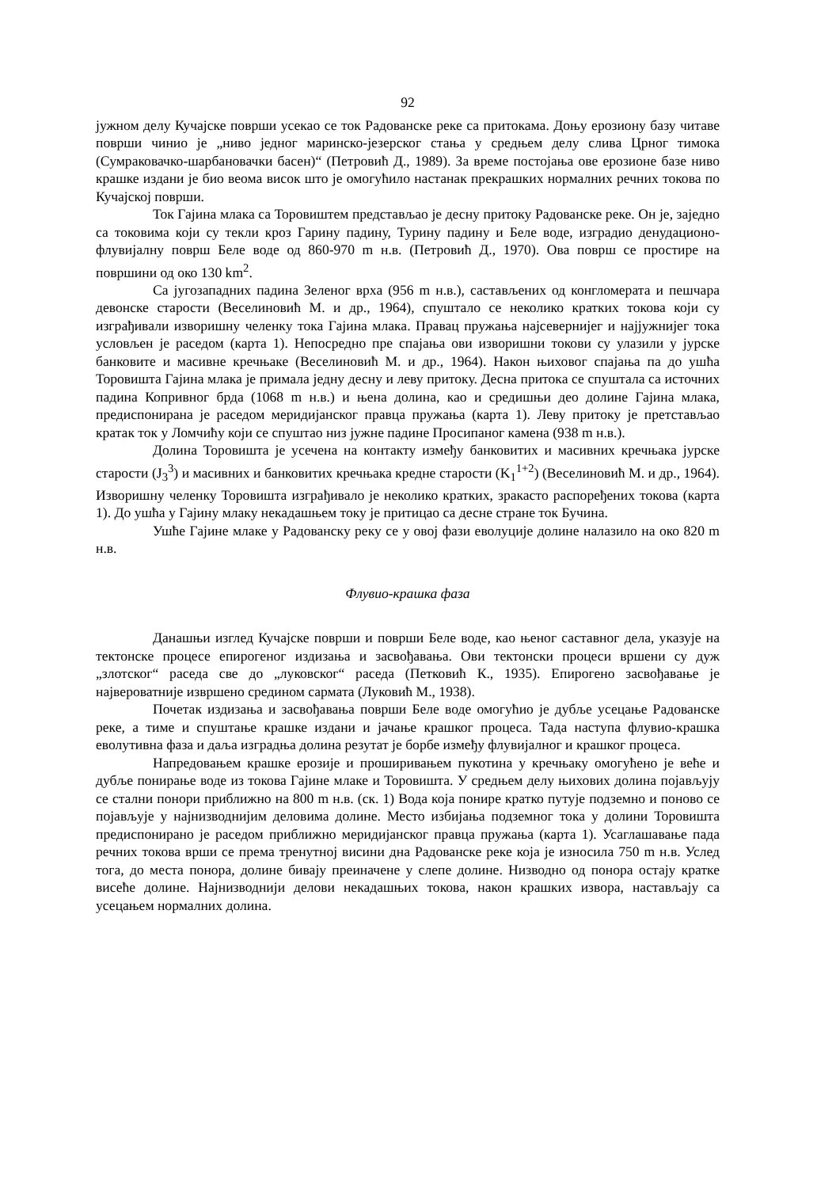92
јужном делу Кучајске површи усекао се ток Радованске реке са притокама. Доњу ерозиону базу читаве површи чинио је „ниво једног маринско-језерског стања у средњем делу слива Црног тимока (Сумраковачко-шарбановачки басен)“ (Петровић Д., 1989). За време постојања ове ерозионе базе ниво крашке издани је био веома висок што је омогућило настанак прекрашких нормалних речних токова по Кучајској површи.
Ток Гајина млака са Торовиштем представљао је десну притоку Радованске реке. Он је, заједно са токовима који су текли кроз Гарину падину, Турину падину и Беле воде, изградио денудационо-флувијалну површ Беле воде од 860-970 m н.в. (Петровић Д., 1970). Ова површ се простире на површини од око 130 km<sup>2</sup>.
Са југозападних падина Зеленог врха (956 m н.в.), састављених од конгломерата и пешчара девонске старости (Веселиновић М. и др., 1964), спуштало се неколико кратких токова који су изграђивали извориш­ну челенку тока Гајина млака. Правац пружања најсевернијег и најјужнијег тока условљен је раседом (карта 1). Непосредно пре спајања ови изворишни токови су улазили у јурске банковите и масивне кречњаке (Веселиновић М. и др., 1964). Након њиховог спајања па до ушћа Торовишта Гајина млака је примала једну десну и леву притоку. Десна притока се спуштала са источних падина Копривног брда (1068 m н.в.) и њена долина, као и средишњи део долине Гајина млака, предиспонирана је раседом меридијанског правца пружања (карта 1). Леву притоку је претстављао кратак ток у Ломчићу који се спуштао низ јужне падине Просипаног камена (938 m н.в.).
Долина Торовишта је усечена на контакту између банковитих и масивних кречњака јурске старости (J<sub>3</sub><sup>3</sup>) и масивних и банковитих кречњака кредне старости (K<sub>1</sub><sup>1+2</sup>) (Веселиновић М. и др., 1964). Изворишну челенку Торовишта изграђивало је неколико кратких, зракасто распоређених токова (карта 1). До ушћа у Гајину млаку некадашњем току је притицао са десне стране ток Бучина.
Ушће Гајине млаке у Радованску реку се у овој фази еволуције долине налазило на око 820 m н.в.
Флувио-крашка фаза
Данашњи изглед Кучајске површи и површи Беле воде, као њеног саставног дела, указује на тектонске процесе епирогеног издизања и засвођавања. Ови тектонски процеси вршени су дуж „злотског“ раседа све до „луковског“ раседа (Петковић К., 1935). Епирогено засвођавање је највероватније извршено средином сармата (Луковић М., 1938).
Почетак издизања и засвођавања површи Беле воде омогућио је дубље усецање Радованске реке, а тиме и спуштање крашке издани и јачање крашког процеса. Тада наступа флувио-крашка еволутивна фаза и даља изградња долина резутат је борбе између флувијалног и крашког процеса.
Напредовањем крашке ерозије и проширивањем пукотина у кречњаку омогућено је веће и дубље понирање воде из токова Гајине млаке и Торовишта. У средњем делу њихових долина појављују се стални понори приближно на 800 m н.в. (ск. 1) Вода која понире кратко путује подземно и поново се појављује у најнизводнијим деловима долине. Место избијања подземног тока у долини Торовишта предиспонирано је раседом приближно меридијанског правца пружања (карта 1). Усаглашавање пада речних токова врши се према тренутној висини дна Радованске реке која је износила 750 m н.в. Услед тога, до места понора, долине бивају преиначене у слепе долине. Низводно од понора остају кратке висеће долине. Најнизводнији делови некадашњих токова, након крашких извора, настављају са усецањем нормалних долина.